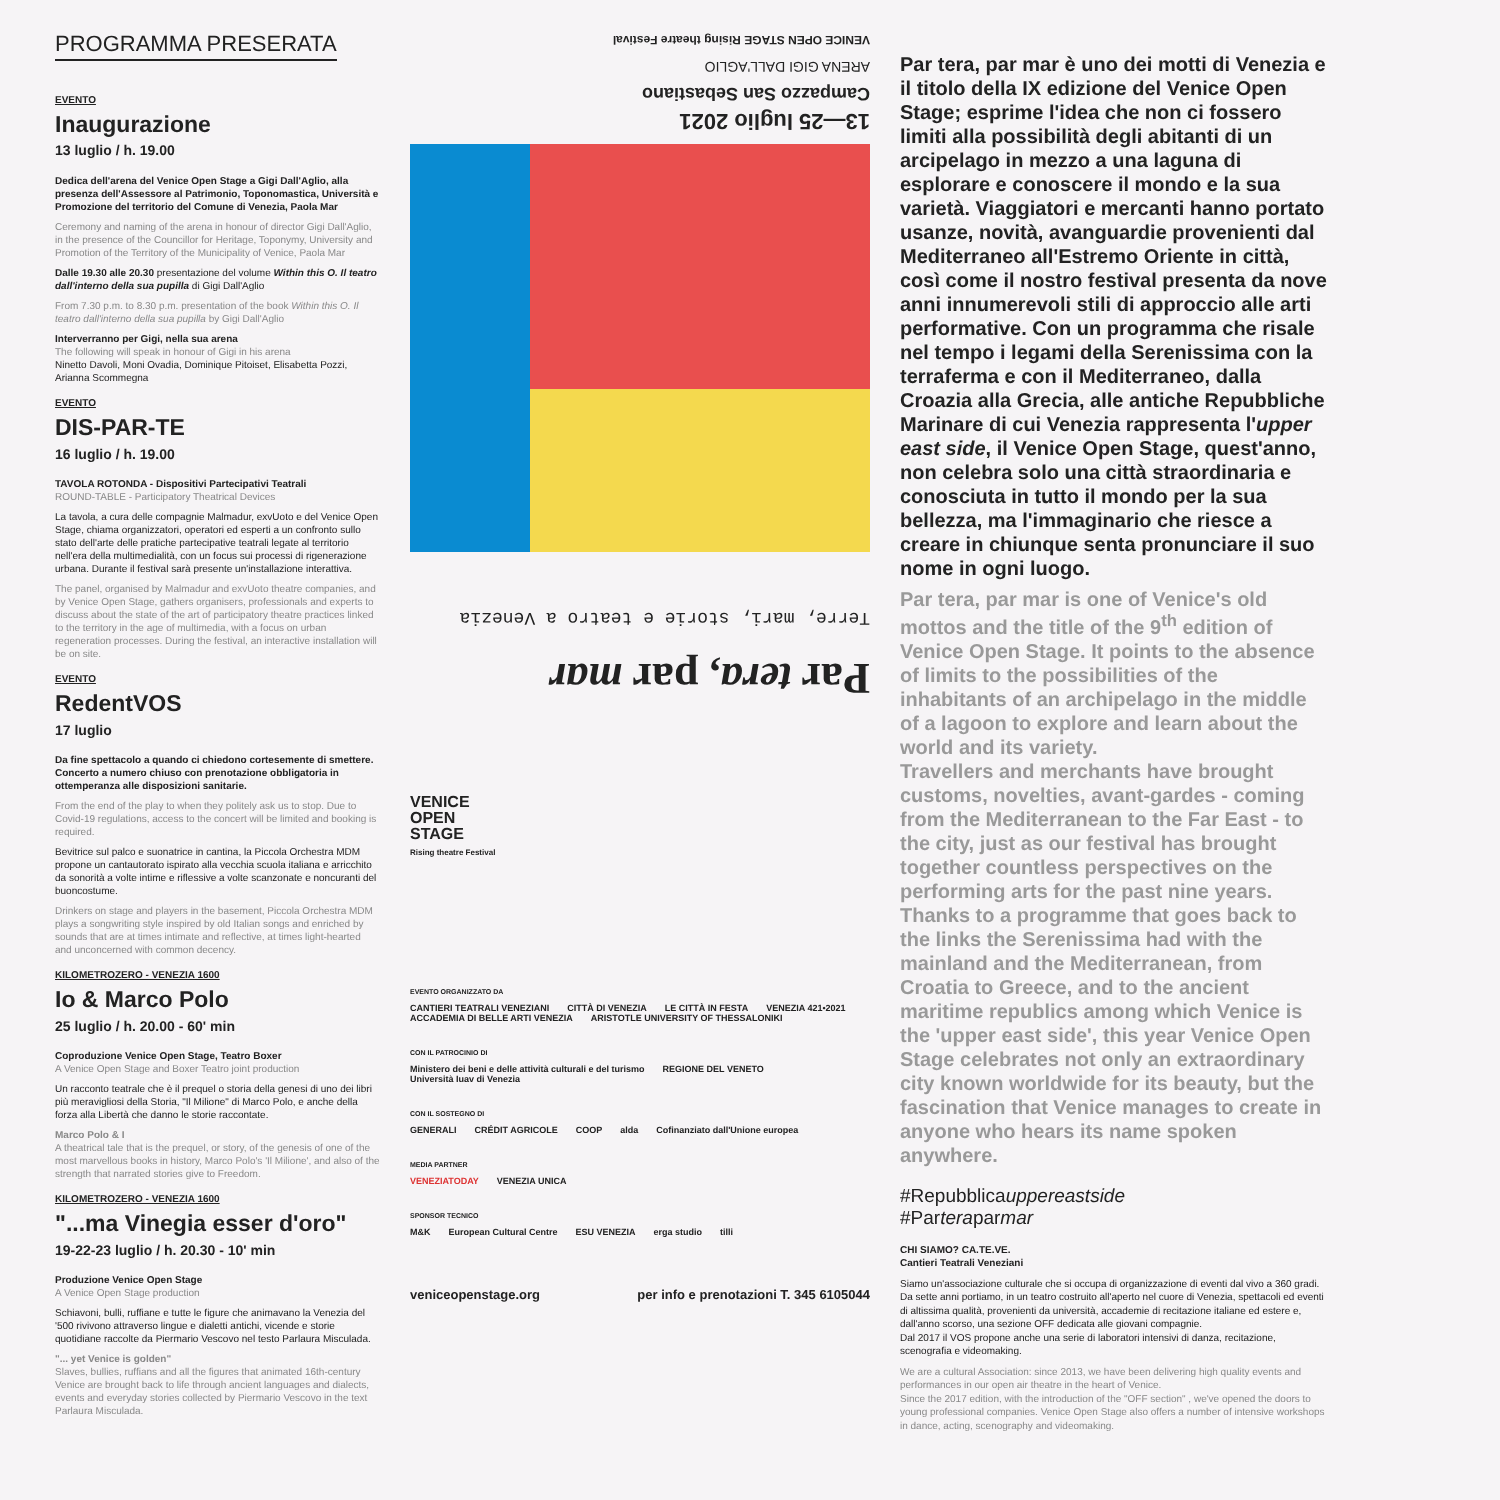PROGRAMMA PRESERATA
EVENTO
Inaugurazione
13 luglio / h. 19.00
Dedica dell'arena del Venice Open Stage a Gigi Dall'Aglio, alla presenza dell'Assessore al Patrimonio, Toponomastica, Università e Promozione del territorio del Comune di Venezia, Paola Mar
Ceremony and naming of the arena in honour of director Gigi Dall'Aglio, in the presence of the Councillor for Heritage, Toponymy, University and Promotion of the Territory of the Municipality of Venice, Paola Mar
Dalle 19.30 alle 20.30 presentazione del volume Within this O. Il teatro dall'interno della sua pupilla di Gigi Dall'Aglio
From 7.30 p.m. to 8.30 p.m. presentation of the book Within this O. Il teatro dall'interno della sua pupilla by Gigi Dall'Aglio
Interverranno per Gigi, nella sua arena
The following will speak in honour of Gigi in his arena
Ninetto Davoli, Moni Ovadia, Dominique Pitoiset, Elisabetta Pozzi, Arianna Scommegna
EVENTO
DIS-PAR-TE
16 luglio / h. 19.00
TAVOLA ROTONDA - Dispositivi Partecipativi Teatrali
ROUND-TABLE - Participatory Theatrical Devices
La tavola, a cura delle compagnie Malmadur, exvUoto e del Venice Open Stage, chiama organizzatori, operatori ed esperti a un confronto sullo stato dell'arte delle pratiche partecipative teatrali legate al territorio nell'era della multimedialità, con un focus sui processi di rigenerazione urbana. Durante il festival sarà presente un'installazione interattiva.
The panel, organised by Malmadur and exvUoto theatre companies, and by Venice Open Stage, gathers organisers, professionals and experts to discuss about the state of the art of participatory theatre practices linked to the territory in the age of multimedia, with a focus on urban regeneration processes. During the festival, an interactive installation will be on site.
EVENTO
RedentVOS
17 luglio
Da fine spettacolo a quando ci chiedono cortesemente di smettere. Concerto a numero chiuso con prenotazione obbligatoria in ottemperanza alle disposizioni sanitarie.
From the end of the play to when they politely ask us to stop. Due to Covid-19 regulations, access to the concert will be limited and booking is required.
Bevitrice sul palco e suonatrice in cantina, la Piccola Orchestra MDM propone un cantautorato ispirato alla vecchia scuola italiana e arricchito da sonorità a volte intime e riflessive a volte scanzonate e noncuranti del buoncostume.
Drinkers on stage and players in the basement, Piccola Orchestra MDM plays a songwriting style inspired by old Italian songs and enriched by sounds that are at times intimate and reflective, at times light-hearted and unconcerned with common decency.
KILOMETROZERO - VENEZIA 1600
Io & Marco Polo
25 luglio / h. 20.00 - 60' min
Coproduzione Venice Open Stage, Teatro Boxer
A Venice Open Stage and Boxer Teatro joint production
Un racconto teatrale che è il prequel o storia della genesi di uno dei libri più meravigliosi della Storia, "Il Milione" di Marco Polo, e anche della forza alla Libertà che danno le storie raccontate.
Marco Polo & I
A theatrical tale that is the prequel, or story, of the genesis of one of the most marvellous books in history, Marco Polo's 'Il Milione', and also of the strength that narrated stories give to Freedom.
KILOMETROZERO - VENEZIA 1600
"...ma Vinegia esser d'oro"
19-22-23 luglio / h. 20.30 - 10' min
Produzione Venice Open Stage
A Venice Open Stage production
Schiavoni, bulli, ruffiane e tutte le figure che animavano la Venezia del '500 rivivono attraverso lingue e dialetti antichi, vicende e storie quotidiane raccolte da Piermario Vescovo nel testo Parlaura Misculada.
"... yet Venice is golden"
Slaves, bullies, ruffians and all the figures that animated 16th-century Venice are brought back to life through ancient languages and dialects, events and everyday stories collected by Piermario Vescovo in the text Parlaura Misculada.
13—25 luglio 2021
Campazzo San Sebastiano
ARENA GIGI DALL'AGLIO
VENICE OPEN STAGE Rising theatre Festival
Par tera, par mar
Terre, mari, storie e teatro a Venezia
VENICE
OPEN
STAGE
Rising theatre Festival
EVENTO ORGANIZZATO DA
CANTIERI TEATRALI VENEZIANI CITTÀ DI VENEZIA LE CITTÀ IN FESTA VENEZIA 421•2021 ACCADEMIA DI BELLE ARTI VENEZIA ARISTOTLE UNIVERSITY OF THESSALONIKI
CON IL PATROCINIO DI
Ministero dei beni e delle attività culturali e del turismo REGIONE DEL VENETO Università Iuav di Venezia
CON IL SOSTEGNO DI
GENERALI CRÉDIT AGRICOLE COOP alda Cofinanziato dall'Unione europea
MEDIA PARTNER
VENEZIATODAY VENEZIA UNICA
SPONSOR TECNICO
M&K European Cultural Centre ESU VENEZIA erga studio tilli
veniceopenstage.org per info e prenotazioni T. 345 6105044
Par tera, par mar è uno dei motti di Venezia e il titolo della IX edizione del Venice Open Stage; esprime l'idea che non ci fossero limiti alla possibilità degli abitanti di un arcipelago in mezzo a una laguna di esplorare e conoscere il mondo e la sua varietà. Viaggiatori e mercanti hanno portato usanze, novità, avanguardie provenienti dal Mediterraneo all'Estremo Oriente in città, così come il nostro festival presenta da nove anni innumerevoli stili di approccio alle arti performative. Con un programma che risale nel tempo i legami della Serenissima con la terraferma e con il Mediterraneo, dalla Croazia alla Grecia, alle antiche Repubbliche Marinare di cui Venezia rappresenta l'upper east side, il Venice Open Stage, quest'anno, non celebra solo una città straordinaria e conosciuta in tutto il mondo per la sua bellezza, ma l'immaginario che riesce a creare in chiunque senta pronunciare il suo nome in ogni luogo.
Par tera, par mar is one of Venice's old mottos and the title of the 9<sup>th</sup> edition of Venice Open Stage. It points to the absence of limits to the possibilities of the inhabitants of an archipelago in the middle of a lagoon to explore and learn about the world and its variety.
Travellers and merchants have brought customs, novelties, avant-gardes - coming from the Mediterranean to the Far East - to the city, just as our festival has brought together countless perspectives on the performing arts for the past nine years. Thanks to a programme that goes back to the links the Serenissima had with the mainland and the Mediterranean, from Croatia to Greece, and to the ancient maritime republics among which Venice is the 'upper east side', this year Venice Open Stage celebrates not only an extraordinary city known worldwide for its beauty, but the fascination that Venice manages to create in anyone who hears its name spoken anywhere.
#Repubblicauppereastside
#Parteraparmar
CHI SIAMO? CA.TE.VE.
Cantieri Teatrali Veneziani
Siamo un'associazione culturale che si occupa di organizzazione di eventi dal vivo a 360 gradi. Da sette anni portiamo, in un teatro costruito all'aperto nel cuore di Venezia, spettacoli ed eventi di altissima qualità, provenienti da università, accademie di recitazione italiane ed estere e, dall'anno scorso, una sezione OFF dedicata alle giovani compagnie.
Dal 2017 il VOS propone anche una serie di laboratori intensivi di danza, recitazione, scenografia e videomaking.
We are a cultural Association: since 2013, we have been delivering high quality events and performances in our open air theatre in the heart of Venice.
Since the 2017 edition, with the introduction of the "OFF section" , we've opened the doors to young professional companies. Venice Open Stage also offers a number of intensive workshops in dance, acting, scenography and videomaking.